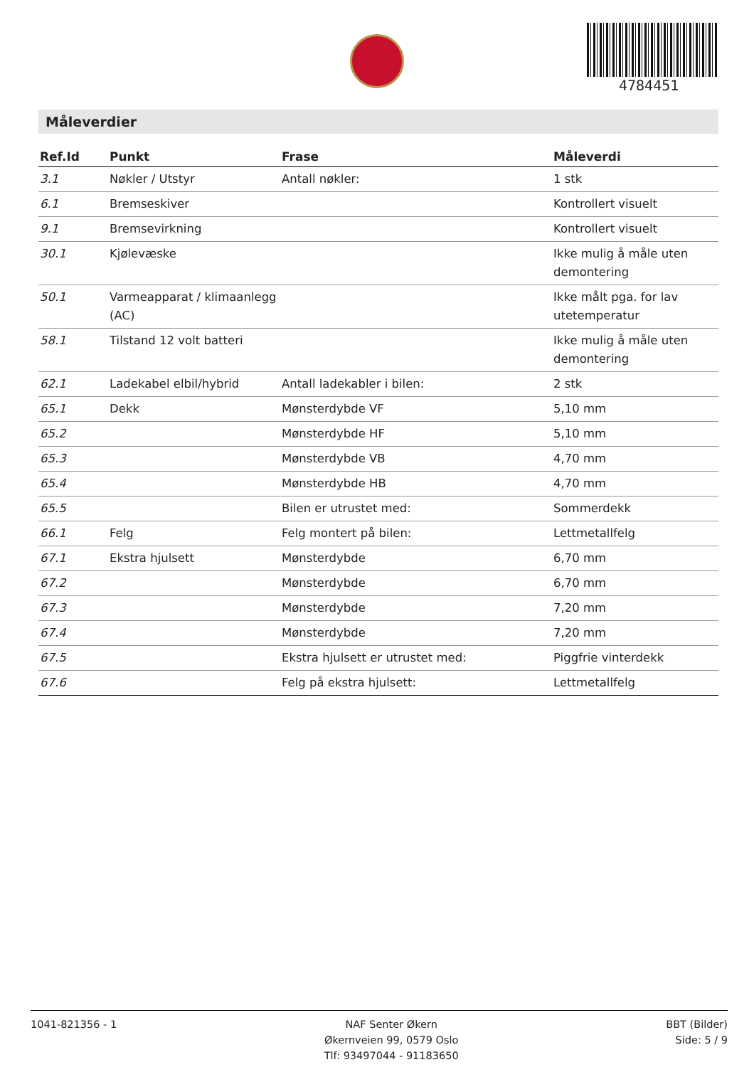4784451
Måleverdier
| Ref.Id | Punkt | Frase | Måleverdi |
| --- | --- | --- | --- |
| 3.1 | Nøkler / Utstyr | Antall nøkler: | 1 stk |
| 6.1 | Bremseskiver | | Kontrollert visuelt |
| 9.1 | Bremsevirkning | | Kontrollert visuelt |
| 30.1 | Kjølevæske | | Ikke mulig å måle uten demontering |
| 50.1 | Varmeapparat / klimaanlegg (AC) | | Ikke målt pga. for lav utetemperatur |
| 58.1 | Tilstand 12 volt batteri | | Ikke mulig å måle uten demontering |
| 62.1 | Ladekabel elbil/hybrid | Antall ladekabler i bilen: | 2 stk |
| 65.1 | Dekk | Mønsterdybde VF | 5,10 mm |
| 65.2 | | Mønsterdybde HF | 5,10 mm |
| 65.3 | | Mønsterdybde VB | 4,70 mm |
| 65.4 | | Mønsterdybde HB | 4,70 mm |
| 65.5 | | Bilen er utrustet med: | Sommerdekk |
| 66.1 | Felg | Felg montert på bilen: | Lettmetallfelg |
| 67.1 | Ekstra hjulsett | Mønsterdybde | 6,70 mm |
| 67.2 | | Mønsterdybde | 6,70 mm |
| 67.3 | | Mønsterdybde | 7,20 mm |
| 67.4 | | Mønsterdybde | 7,20 mm |
| 67.5 | | Ekstra hjulsett er utrustet med: | Piggfrie vinterdekk |
| 67.6 | | Felg på ekstra hjulsett: | Lettmetallfelg |
1041-821356 - 1 NAF Senter Økern
Økernveien 99, 0579 Oslo
Tlf: 93497044 - 91183650
BBT (Bilder)
Side: 5 / 9